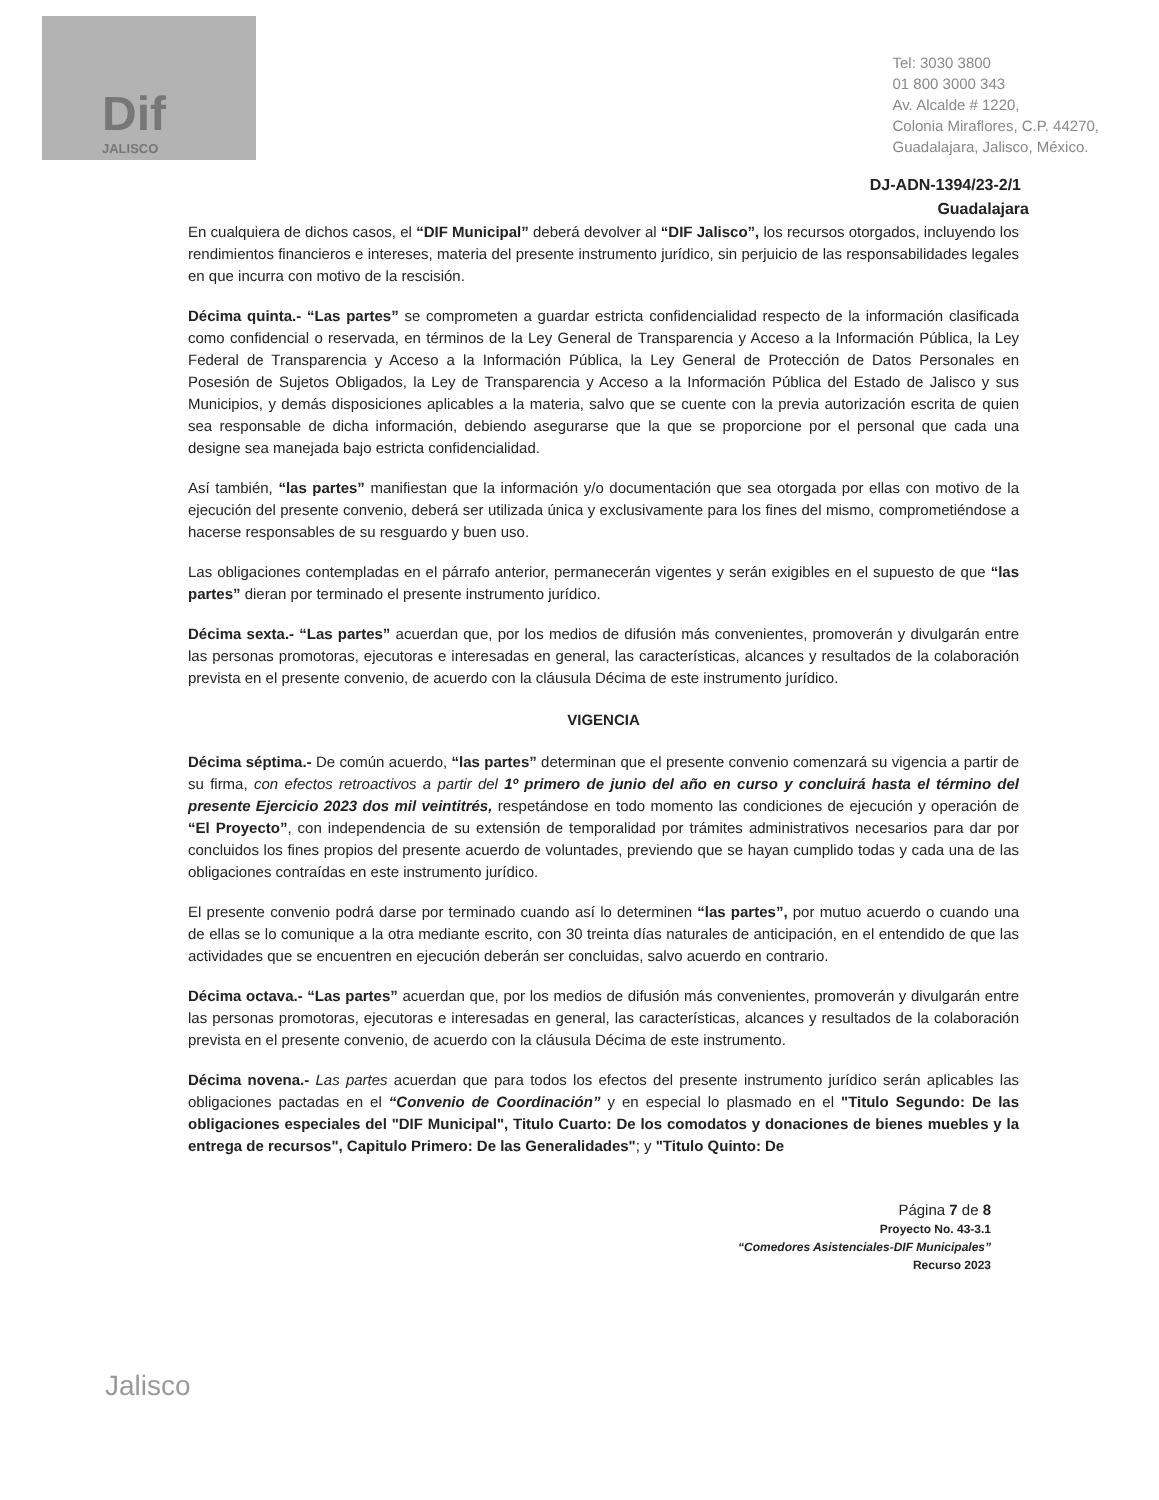Dif
JALISCO
Tel: 3030 3800
01 800 3000 343
Av. Alcalde # 1220,
Colonia Miraflores, C.P. 44270,
Guadalajara, Jalisco, México.
DJ-ADN-1394/23-2/1
Guadalajara
En cualquiera de dichos casos, el “DIF Municipal” deberá devolver al “DIF Jalisco”, los recursos otorgados, incluyendo los rendimientos financieros e intereses, materia del presente instrumento jurídico, sin perjuicio de las responsabilidades legales en que incurra con motivo de la rescisión.
Décima quinta.- “Las partes” se comprometen a guardar estricta confidencialidad respecto de la información clasificada como confidencial o reservada, en términos de la Ley General de Transparencia y Acceso a la Información Pública, la Ley Federal de Transparencia y Acceso a la Información Pública, la Ley General de Protección de Datos Personales en Posesión de Sujetos Obligados, la Ley de Transparencia y Acceso a la Información Pública del Estado de Jalisco y sus Municipios, y demás disposiciones aplicables a la materia, salvo que se cuente con la previa autorización escrita de quien sea responsable de dicha información, debiendo asegurarse que la que se proporcione por el personal que cada una designe sea manejada bajo estricta confidencialidad.
Así también, “las partes” manifiestan que la información y/o documentación que sea otorgada por ellas con motivo de la ejecución del presente convenio, deberá ser utilizada única y exclusivamente para los fines del mismo, comprometiéndose a hacerse responsables de su resguardo y buen uso.
Las obligaciones contempladas en el párrafo anterior, permanecerán vigentes y serán exigibles en el supuesto de que “las partes” dieran por terminado el presente instrumento jurídico.
Décima sexta.- “Las partes” acuerdan que, por los medios de difusión más convenientes, promoverán y divulgarán entre las personas promotoras, ejecutoras e interesadas en general, las características, alcances y resultados de la colaboración prevista en el presente convenio, de acuerdo con la cláusula Décima de este instrumento jurídico.
VIGENCIA
Décima séptima.- De común acuerdo, “las partes” determinan que el presente convenio comenzará su vigencia a partir de su firma, con efectos retroactivos a partir del 1º primero de junio del año en curso y concluirá hasta el término del presente Ejercicio 2023 dos mil veintitrés, respetándose en todo momento las condiciones de ejecución y operación de “El Proyecto”, con independencia de su extensión de temporalidad por trámites administrativos necesarios para dar por concluidos los fines propios del presente acuerdo de voluntades, previendo que se hayan cumplido todas y cada una de las obligaciones contraídas en este instrumento jurídico.
El presente convenio podrá darse por terminado cuando así lo determinen “las partes”, por mutuo acuerdo o cuando una de ellas se lo comunique a la otra mediante escrito, con 30 treinta días naturales de anticipación, en el entendido de que las actividades que se encuentren en ejecución deberán ser concluidas, salvo acuerdo en contrario.
Décima octava.- “Las partes” acuerdan que, por los medios de difusión más convenientes, promoverán y divulgarán entre las personas promotoras, ejecutoras e interesadas en general, las características, alcances y resultados de la colaboración prevista en el presente convenio, de acuerdo con la cláusula Décima de este instrumento.
Décima novena.- Las partes acuerdan que para todos los efectos del presente instrumento jurídico serán aplicables las obligaciones pactadas en el “Convenio de Coordinación” y en especial lo plasmado en el "Titulo Segundo: De las obligaciones especiales del "DIF Municipal", Titulo Cuarto: De los comodatos y donaciones de bienes muebles y la entrega de recursos", Capitulo Primero: De las Generalidades"; y "Titulo Quinto: De
Página 7 de 8
Proyecto No. 43-3.1
“Comedores Asistenciales-DIF Municipales”
Recurso 2023
Jalisco